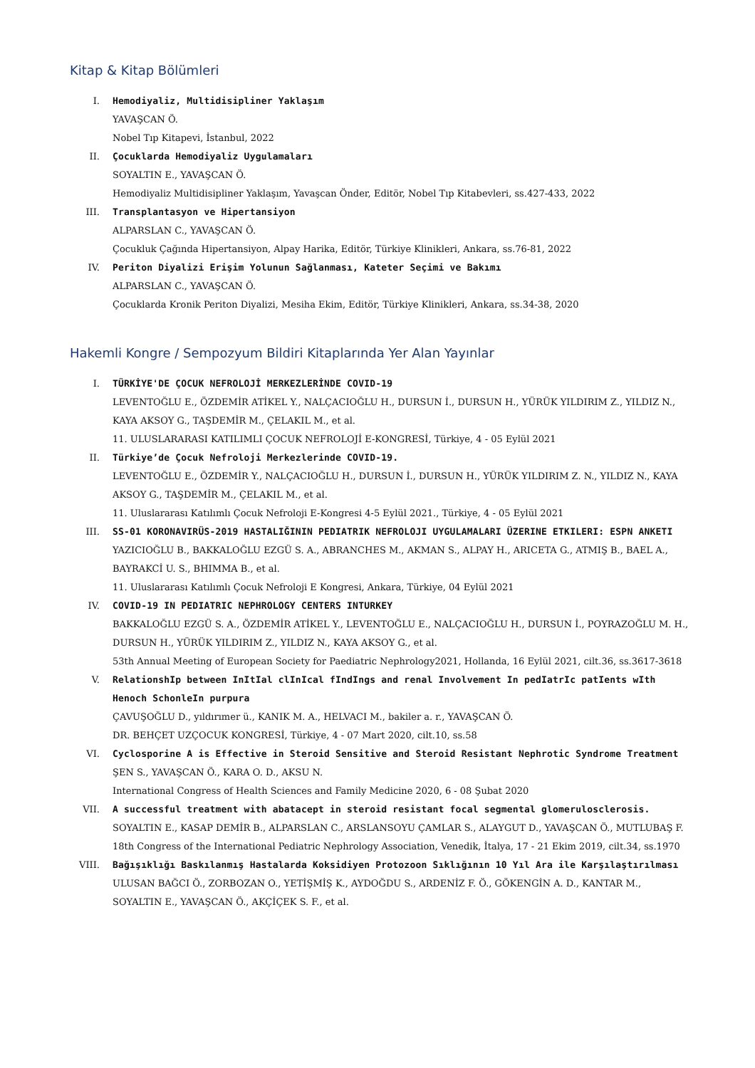Kitap & Kitap Bölümleri
I. Hemodiyaliz, Multidisipliner Yaklaşım
YAVAŞCAN Ö.
Nobel Tıp Kitapevi, İstanbul, 2022
II. Çocuklarda Hemodiyaliz Uygulamaları
SOYALTIN E., YAVAŞCAN Ö.
Hemodiyaliz Multidisipliner Yaklaşım, Yavaşcan Önder, Editör, Nobel Tıp Kitabevleri, ss.427-433, 2022
III. Transplantasyon ve Hipertansiyon
ALPARSLAN C., YAVAŞCAN Ö.
Çocukluk Çağında Hipertansiyon, Alpay Harika, Editör, Türkiye Klinikleri, Ankara, ss.76-81, 2022
IV. Periton Diyalizi Erişim Yolunun Sağlanması, Kateter Seçimi ve Bakımı
ALPARSLAN C., YAVAŞCAN Ö.
Çocuklarda Kronik Periton Diyalizi, Mesiha Ekim, Editör, Türkiye Klinikleri, Ankara, ss.34-38, 2020
Hakemli Kongre / Sempozyum Bildiri Kitaplarında Yer Alan Yayınlar
I. TÜRKİYE'DE ÇOCUK NEFROLOJİ MERKEZLERİNDE COVID-19
LEVENTOĞLU E., ÖZDEMİR ATİKEL Y., NALÇACIOĞLU H., DURSUN İ., DURSUN H., YÜRÜK YILDIRIM Z., YILDIZ N., KAYA AKSOY G., TAŞDEMİR M., ÇELAKIL M., et al.
11. ULUSLARARASI KATILIMLI ÇOCUK NEFROLOJİ E-KONGRESİ, Türkiye, 4 - 05 Eylül 2021
II. Türkiye’de Çocuk Nefroloji Merkezlerinde COVID-19.
LEVENTOĞLU E., ÖZDEMİR Y., NALÇACIOĞLU H., DURSUN İ., DURSUN H., YÜRÜK YILDIRIM Z. N., YILDIZ N., KAYA AKSOY G., TAŞDEMİR M., ÇELAKIL M., et al.
11. Uluslararası Katılımlı Çocuk Nefroloji E-Kongresi 4-5 Eylül 2021., Türkiye, 4 - 05 Eylül 2021
III. SS-01 KORONAVIRÜS-2019 HASTALIĞININ PEDIATRIK NEFROLOJI UYGULAMALARI ÜZERINE ETKILERI: ESPN ANKETI
YAZICIOĞLU B., BAKKALOĞLU EZGÜ S. A., ABRANCHES M., AKMAN S., ALPAY H., ARICETA G., ATMIŞ B., BAEL A., BAYRAKCİ U. S., BHIMMA B., et al.
11. Uluslararası Katılımlı Çocuk Nefroloji E Kongresi, Ankara, Türkiye, 04 Eylül 2021
IV. COVID-19 IN PEDIATRIC NEPHROLOGY CENTERS INTURKEY
BAKKALOĞLU EZGÜ S. A., ÖZDEMİR ATİKEL Y., LEVENTOĞLU E., NALÇACIOĞLU H., DURSUN İ., POYRAZOĞLU M. H., DURSUN H., YÜRÜK YILDIRIM Z., YILDIZ N., KAYA AKSOY G., et al.
53th Annual Meeting of European Society for Paediatric Nephrology2021, Hollanda, 16 Eylül 2021, cilt.36, ss.3617-3618
V. RelationshIp between InItIal clInIcal fIndIngs and renal Involvement In pedIatrIc patIents wIth Henoch SchonleIn purpura
ÇAVUŞOĞLU D., yıldırımer ü., KANIK M. A., HELVACI M., bakiler a. r., YAVAŞCAN Ö.
DR. BEHÇET UZÇOCUK KONGRESİ, Türkiye, 4 - 07 Mart 2020, cilt.10, ss.58
VI. Cyclosporine A is Effective in Steroid Sensitive and Steroid Resistant Nephrotic Syndrome Treatment
ŞEN S., YAVAŞCAN Ö., KARA O. D., AKSU N.
International Congress of Health Sciences and Family Medicine 2020, 6 - 08 Şubat 2020
VII. A successful treatment with abatacept in steroid resistant focal segmental glomerulosclerosis.
SOYALTIN E., KASAP DEMİR B., ALPARSLAN C., ARSLANSOYU ÇAMLAR S., ALAYGUT D., YAVAŞCAN Ö., MUTLUBAŞ F.
18th Congress of the International Pediatric Nephrology Association, Venedik, İtalya, 17 - 21 Ekim 2019, cilt.34, ss.1970
VIII. Bağışıklığı Baskılanmış Hastalarda Koksidiyen Protozoon Sıklığının 10 Yıl Ara ile Karşılaştırılması
ULUSAN BAĞCI Ö., ZORBOZAN O., YETİŞMİŞ K., AYDOĞDU S., ARDENİZ F. Ö., GÖKENGİN A. D., KANTAR M., SOYALTIN E., YAVAŞCAN Ö., AKÇİÇEK S. F., et al.